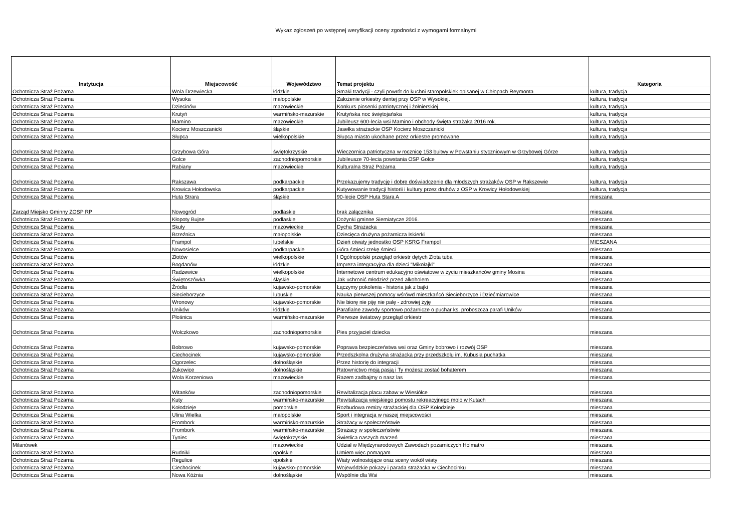Wykaz zgłoszeń po wstępnej weryfikacji oceny zgodności z wymogami formalnymi
| Instytucja | Miejscowość | Województwo | Temat projektu | Kategoria |
| --- | --- | --- | --- | --- |
| Ochotnicza Straż Pożarna | Wola Drzewiecka | łódzkie | Smaki tradycji - czyli powrót do kuchni staropolskiek opisanej w Chłopach Reymonta. | kultura, tradycja |
| Ochotnicza Straż Pożarna | Wysoka | małopolskie | Założenie orkiestry dentej przy OSP w Wysokiej. | kultura, tradycja |
| Ochotnicza Straż Pożarna | Dziecinów | mazowieckie | Konkurs piosenki patriotycznej i żołnierskiej | kultura, tradycja |
| Ochotnicza Straż Pożarna | Krutyń | warmińsko-mazurskie | Krutyńska noc świętojańska | kultura, tradycja |
| Ochotnicza Straż Pożarna | Mamino | mazowieckie | Jubileusz 600-lecia wsi Mamino i obchody święta strażaka 2016 rok. | kultura, tradycja |
| Ochotnicza Straż Pożarna | Kocierz Moszczanicki | śląskie | Jasełka strażackie OSP Kocierz Moszczanicki | kultura, tradycja |
| Ochotnicza Straż Pożarna | Słupca | wielkopolskie | Słupca miasto ukochane przez orkiestre promowane | kultura, tradycja |
| Ochotnicza Straż Pożarna | Grzybowa Góra | świętokrzyskie | Wieczornica patriotyczna w rocznicę 153 buitwy w Powstaniu styczniowym w Grzybowej Górze | kultura, tradycja |
| Ochotnicza Straż Pożarna | Golce | zachodniopomorskie | Jubileusze 70-lecia powstania OSP Golce | kultura, tradycja |
| Ochotnicza Straż Pożarna | Rabiany | mazowieckie | Kulturalna Straż Pożarna | kultura, tradycja |
| Ochotnicza Straż Pożarna | Rakszawa | podkarpackie | Przekazujemy tradycję i dobre doświadczenie dla młodszych strażaków OSP w Rakszewie | kultura, tradycja |
| Ochotnicza Straż Pożarna | Krowica Hołodowska | podkarpackie | Kutywowanie tradycji historii i kultury przez druhów z OSP w Krowicy Hołodowskiej | kultura, tradycja |
| Ochotnicza Straż Pożarna | Huta Strara | śląskie | 90-lecie OSP Huta Stara A | mieszana |
| Zarząd Miejsko Gminny ZOSP RP | Nowogród | podlaskie | brak załącznika | mieszana |
| Ochotnicza Straż Pożarna | Kłopoty Bujne | podlaskie | Dożynki gminne Siemiatycze 2016. | mieszana |
| Ochotnicza Straż Pożarna | Skuły | mazowieckie | Dycha Strażacka | mieszana |
| Ochotnicza Straż Pożarna | Brzeźnica | małopolskie | Dziecięca drużyna pożarnicza Iskierki | mieszana |
| Ochotnicza Straż Pożarna | Frampol | lubelskie | Dzień otwaty jednostko OSP KSRG Frampol | MIESZANA |
| Ochotnicza Straż Pożarna | Nowosielce | podkarpackie | Góra śmieci rzekę śmieci | mieszana |
| Ochotnicza Straż Pożarna | Złotów | wielkopolskie | I Ogólnopolski przegląd orkiestr dętych Złota tuba | mieszana |
| Ochotnicza Straż Pożarna | Bogdanów | łódzkie | Impreza integracyjna dla dzieci "Mikołajki" | mieszana |
| Ochotnicza Straż Pożarna | Radzewice | wielkopolskie | Internetowe centrum edukacyjno oświatowe w życiu mieszkańców gminy Mosina | mieszana |
| Ochotnicza Straż Pożarna | Świętoszówka | śląskie | Jak uchronić młodzież przed alkoholem | mieszana |
| Ochotnicza Straż Pożarna | Źródła | kujawsko-pomorskie | Łączymy pokolenia - historia jak z bajki | mieszana |
| Ochotnicza Straż Pożarna | Siecieborzyce | lubuskie | Nauka pierwszej pomocy wśrówd mieszkańcó Siecieborzyce i Dziećmiarowice | mieszana |
| Ochotnicza Straż Pożarna | Wronowy | kujawsko-pomorskie | Nie biorę nie piję nie palę - zdrowiej żyję | mieszana |
| Ochotnicza Straż Pożarna | Uników | łódzkie | Parafialne zawody sportowo pożarnicze o puchar ks. proboszcza parafi Uników | mieszana |
| Ochotnicza Straż Pożarna | Płośnica | warmińsko-mazurskie | Pierwsze światowy przegląd orkiestr | mieszana |
| Ochotnicza Straż Pożarna | Wołczkowo | zachodniopomorskie | Pies przyjaciel dziecka | mieszana |
| Ochotnicza Straż Pożarna | Bobrowo | kujawsko-pomorskie | Poprawa bezpieczeństwa wsi oraz Gminy bobrowo i rozwój OSP | mieszana |
| Ochotnicza Straż Pożarna | Ciechocinek | kujawsko-pomorskie | Przedszkolna drużyna strażacka przy przedszkolu im. Kubusia puchatka | mieszana |
| Ochotnicza Straż Pożarna | Ogorzelec | dolnośląskie | Przez historię do integracji | mieszana |
| Ochotnicza Straż Pożarna | Żukowice | dolnośląskie | Ratownictwo moją pasją i Ty możesz zostać bohaterem | mieszana |
| Ochotnicza Straż Pożarna | Wola Korzeniowa | mazowieckie | Razem zadbajmy o nasz las | mieszana |
| Ochotnicza Straż Pożarna | Witanków | zachodniopomorskie | Rewitalizacja placu zabaw w Wiesiółce | mieszana |
| Ochotnicza Straż Pożarna | Kuty | warmińsko-mazurskie | Rewitalizacja wiejskiego pomostu rekreacyjnego molo w Kutach | mieszana |
| Ochotnicza Straż Pożarna | Kołodzieje | pomorskie | Rozbudowa remizy strażackiej dla OSP Kołodzieje | mieszana |
| Ochotnicza Straż Pożarna | Ulina Wielka | małopolskie | Sport i integracja w naszej miejscowości | mieszana |
| Ochotnicza Straż Pożarna | Frombork | warmińsko-mazurskie | Strażacy w społeczeństwie | mieszana |
| Ochotnicza Straż Pożarna | Frombork | warmińsko-mazurskie | Strażacy w społeczeństwie | mieszana |
| Ochotnicza Straż Pożarna | Tyniec | świętokrzyskie | Świetlica naszych marzeń | mieszana |
| Milanówek | | mazowieckie | Udział w Międzynarodowych Zawodach pozarniczych Holmatro | mieszana |
| Ochotnicza Straż Pożarna | Rudniki | opolskie | Umiem więc pomagam | mieszana |
| Ochotnicza Straż Pożarna | Regulice | opolskie | Wiaty wolnostojące oraz sceny wokół wiaty | mieszana |
| Ochotnicza Straż Pożarna | Ciechocinek | kujawsko-pomorskie | Wojewódzkie pokazy i parada strażacka w Ciechocinku | mieszana |
| Ochotnicza Straż Pożarna | Nowa Kóźnia | dolnośląskie | Wspólnie dla Wsi | mieszana |